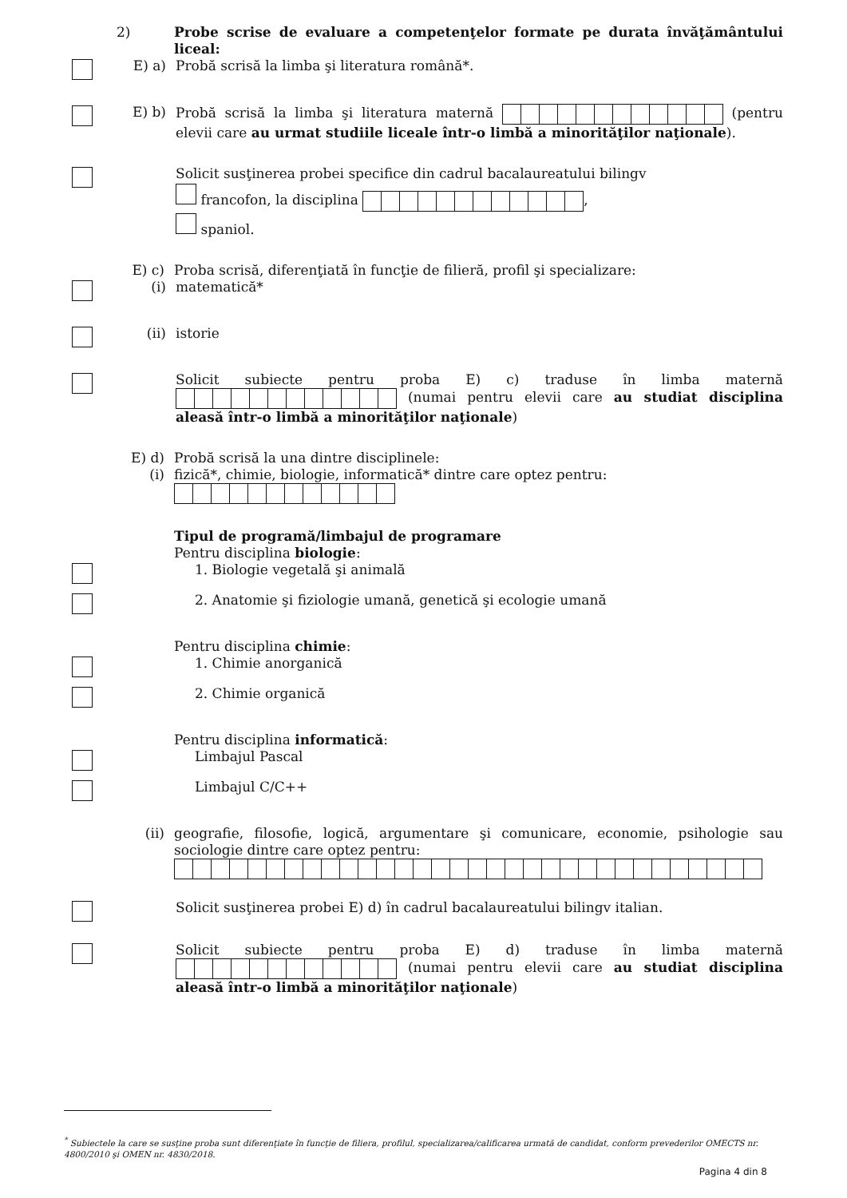2)
Probe scrise de evaluare a competenţelor formate pe durata învăţământului liceal:
E) a)
Probă scrisă la limba şi literatura română*.
E) b)
Probă scrisă la limba şi literatura maternă (pentru elevii care au urmat studiile liceale într-o limbă a minorităţilor naţionale).
Solicit susţinerea probei specifice din cadrul bacalaureatului bilingv
francofon, la disciplina ,
spaniol.
E) c)
Proba scrisă, diferenţiată în funcţie de filieră, profil şi specializare:
(i)
matematică*
(ii)
istorie
Solicit subiecte pentru proba E) c) traduse în limba maternă (numai pentru elevii care au studiat disciplina aleasă într-o limbă a minorităţilor naţionale)
E) d)
Probă scrisă la una dintre disciplinele:
(i)
fizică*, chimie, biologie, informatică* dintre care optez pentru:
Tipul de programă/limbajul de programare
Pentru disciplina biologie:
1. Biologie vegetală şi animală
2. Anatomie şi fiziologie umană, genetică şi ecologie umană
Pentru disciplina chimie:
1. Chimie anorganică
2. Chimie organică
Pentru disciplina informatică:
Limbajul Pascal
Limbajul C/C++
(ii)
geografie, filosofie, logică, argumentare şi comunicare, economie, psihologie sau sociologie dintre care optez pentru:
Solicit susţinerea probei E) d) în cadrul bacalaureatului bilingv italian.
Solicit subiecte pentru proba E) d) traduse în limba maternă (numai pentru elevii care au studiat disciplina aleasă într-o limbă a minorităţilor naţionale)
<sup>*</sup> Subiectele la care se susţine proba sunt diferenţiate în funcţie de filiera, profilul, specializarea/calificarea urmată de candidat, conform prevederilor OMECTS nr. 4800/2010 şi OMEN nr. 4830/2018.
Pagina 4 din 8